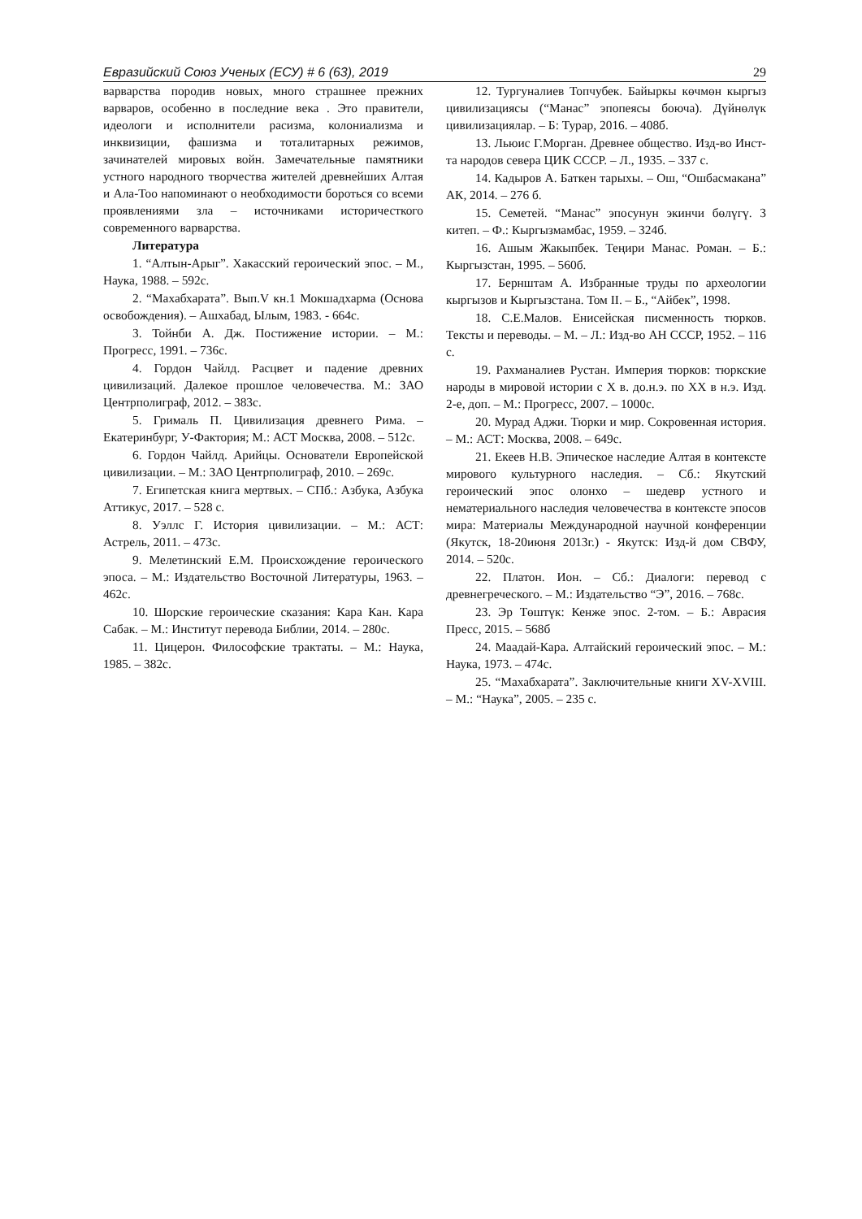Евразийский Союз Ученых (ЕСУ) # 6 (63), 2019 29
варварства породив новых, много страшнее прежних варваров, особенно в последние века . Это правители, идеологи и исполнители расизма, колониализма и инквизиции, фашизма и тоталитарных режимов, зачинателей мировых войн. Замечательные памятники устного народного творчества жителей древнейших Алтая и Ала-Тоо напоминают о необходимости бороться со всеми проявлениями зла – источниками историчесткого современного варварства.
Литература
1. “Алтын-Арыг”. Хакасский героический эпос. – М., Наука, 1988. – 592с.
2. “Махабхарата”. Вып.V кн.1 Мокшадхарма (Основа освобождения). – Ашхабад, Ылым, 1983. - 664с.
3. Тойнби А. Дж. Постижение истории. – М.: Прогресс, 1991. – 736с.
4. Гордон Чайлд. Расцвет и падение древних цивилизаций. Далекое прошлое человечества. М.: ЗАО Центрполиграф, 2012. – 383с.
5. Грималь П. Цивилизация древнего Рима. – Екатеринбург, У-Фактория; М.: АСТ Москва, 2008. – 512с.
6. Гордон Чайлд. Арийцы. Основатели Европейской цивилизации. – М.: ЗАО Центрполиграф, 2010. – 269с.
7. Египетская книга мертвых. – СПб.: Азбука, Азбука Аттикус, 2017. – 528 с.
8. Уэллс Г. История цивилизации. – М.: АСТ: Астрель, 2011. – 473с.
9. Мелетинский Е.М. Происхождение героического эпоса. – М.: Издательство Восточной Литературы, 1963. – 462с.
10. Шорские героические сказания: Кара Кан. Кара Сабак. – М.: Институт перевода Библии, 2014. – 280с.
11. Цицерон. Философские трактаты. – М.: Наука, 1985. – 382с.
12. Тургуналиев Топчубек. Байыркы көчмөн кыргыз цивилизациясы (“Манас” эпопеясы боюча). Дүйнөлүк цивилизациялар. – Б: Турар, 2016. – 408б.
13. Льюис Г.Морган. Древнее общество. Изд-во Инст-та народов севера ЦИК СССР. – Л., 1935. – 337 с.
14. Кадыров А. Баткен тарыхы. – Ош, “Ошбасмакана” АК, 2014. – 276 б.
15. Семетей. “Манас” эпосунун экинчи бөлүгү. 3 китеп. – Ф.: Кыргызмамбас, 1959. – 324б.
16. Ашым Жакыпбек. Теңири Манас. Роман. – Б.: Кыргызстан, 1995. – 560б.
17. Бернштам А. Избранные труды по археологии кыргызов и Кыргызстана. Том II. – Б., “Айбек”, 1998.
18. С.Е.Малов. Енисейская писменность тюрков. Тексты и переводы. – М. – Л.: Изд-во АН СССР, 1952. – 116 с.
19. Рахманалиев Рустан. Империя тюрков: тюркские народы в мировой истории с X в. до.н.э. по XX в н.э. Изд. 2-е, доп. – М.: Прогресс, 2007. – 1000с.
20. Мурад Аджи. Тюрки и мир. Сокровенная история. – М.: АСТ: Москва, 2008. – 649с.
21. Екеев Н.В. Эпическое наследие Алтая в контексте мирового культурного наследия. – Сб.: Якутский героический эпос олонхо – шедевр устного и нематериального наследия человечества в контексте эпосов мира: Материалы Международной научной конференции (Якутск, 18-20июня 2013г.) - Якутск: Изд-й дом СВФУ, 2014. – 520с.
22. Платон. Ион. – Сб.: Диалоги: перевод с древнегреческого. – М.: Издательство “Э”, 2016. – 768с.
23. Эр Төштүк: Кенже эпос. 2-том. – Б.: Аврасия Пресс, 2015. – 568б
24. Маадай-Кара. Алтайский героический эпос. – М.: Наука, 1973. – 474с.
25. “Махабхарата”. Заключительные книги XV-XVIII. – М.: “Наука”, 2005. – 235 с.